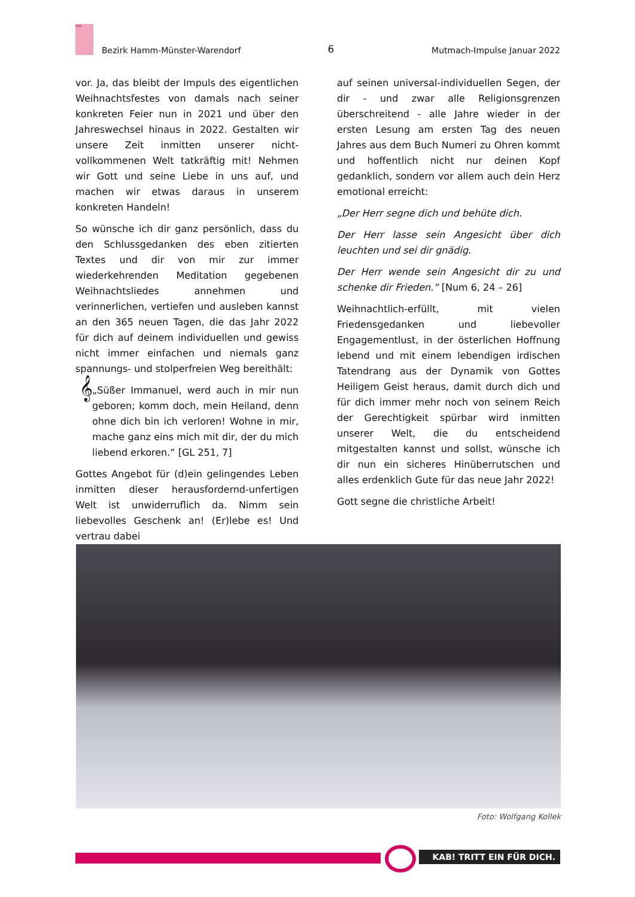KAB
Bezirk Hamm-Münster-Warendorf
6
Mutmach-Impulse Januar 2022
vor. Ja, das bleibt der Impuls des eigentlichen Weihnachtsfestes von damals nach seiner konkreten Feier nun in 2021 und über den Jahreswechsel hinaus in 2022. Gestalten wir unsere Zeit inmitten unserer nicht-vollkommenen Welt tatkräftig mit! Nehmen wir Gott und seine Liebe in uns auf, und machen wir etwas daraus in unserem konkreten Handeln!
So wünsche ich dir ganz persönlich, dass du den Schlussgedanken des eben zitierten Textes und dir von mir zur immer wiederkehrenden Meditation gegebenen Weihnachtsliedes annehmen und verinnerlichen, vertiefen und ausleben kannst an den 365 neuen Tagen, die das Jahr 2022 für dich auf deinem individuellen und gewiss nicht immer einfachen und niemals ganz spannungs- und stolperfreien Weg bereithält:
𝄞
„Süßer Immanuel, werd auch in mir nun geboren; komm doch, mein Heiland, denn ohne dich bin ich verloren! Wohne in mir, mache ganz eins mich mit dir, der du mich liebend erkoren.“ [GL 251, 7]
Gottes Angebot für (d)ein gelingendes Leben inmitten dieser herausfordernd-unfertigen Welt ist unwiderruflich da. Nimm sein liebevolles Geschenk an! (Er)lebe es! Und vertrau dabei
auf seinen universal-individuellen Segen, der dir - und zwar alle Religionsgrenzen überschreitend - alle Jahre wieder in der ersten Lesung am ersten Tag des neuen Jahres aus dem Buch Numeri zu Ohren kommt und hoffentlich nicht nur deinen Kopf gedanklich, sondern vor allem auch dein Herz emotional erreicht:
„Der Herr segne dich und behüte dich.
Der Herr lasse sein Angesicht über dich leuchten und sei dir gnädig.
Der Herr wende sein Angesicht dir zu und schenke dir Frieden.“ [Num 6, 24 – 26]
Weihnachtlich-erfüllt, mit vielen Friedensgedanken und liebevoller Engagementlust, in der österlichen Hoffnung lebend und mit einem lebendigen irdischen Tatendrang aus der Dynamik von Gottes Heiligem Geist heraus, damit durch dich und für dich immer mehr noch von seinem Reich der Gerechtigkeit spürbar wird inmitten unserer Welt, die du entscheidend mitgestalten kannst und sollst, wünsche ich dir nun ein sicheres Hinüberrutschen und alles erdenklich Gute für das neue Jahr 2022!
Gott segne die christliche Arbeit!
Foto: Wolfgang Kollek
KAB! TRITT EIN FÜR DICH.